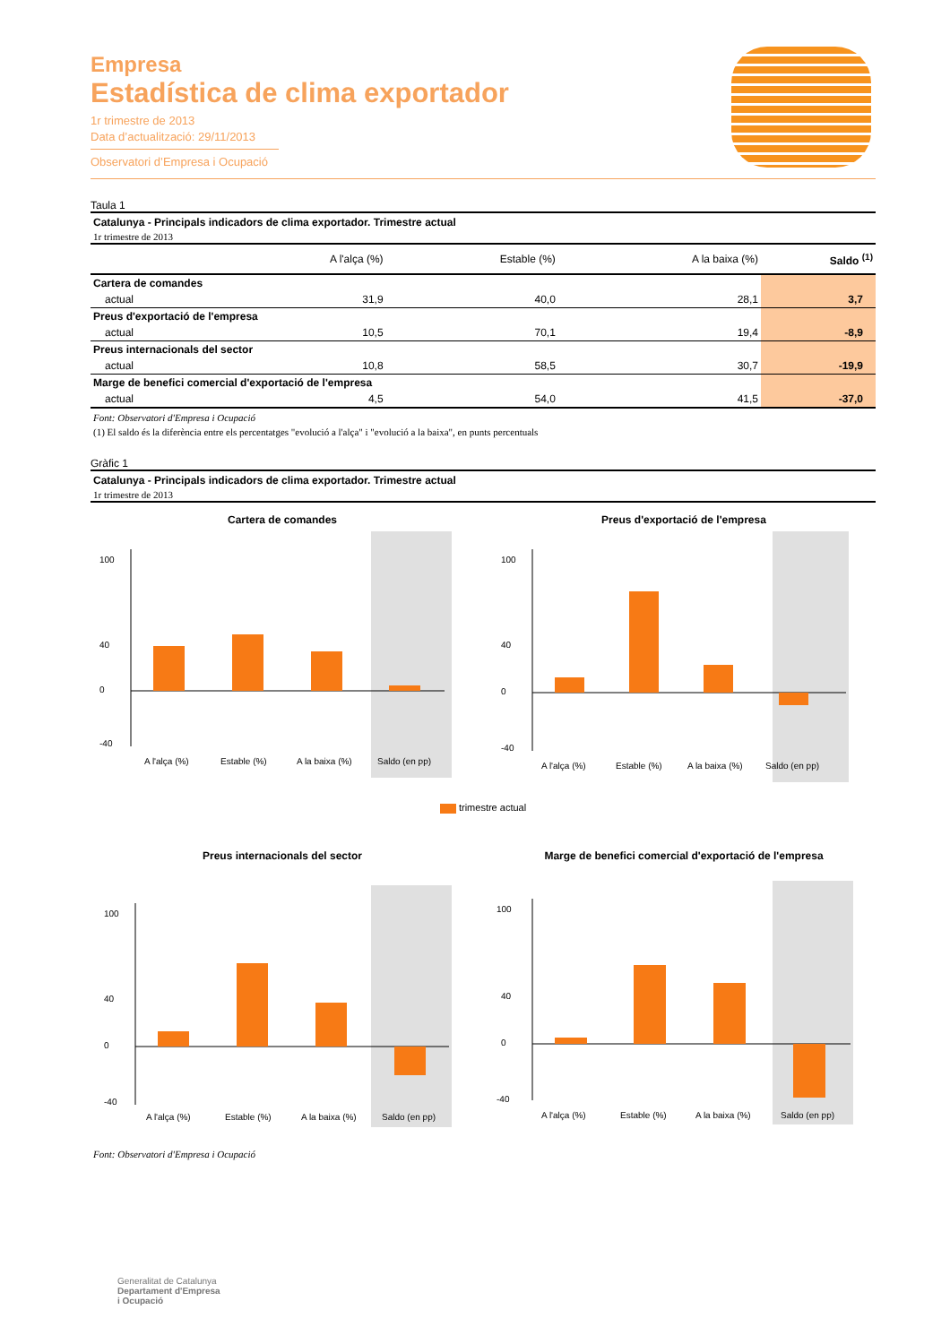Empresa
Estadística de clima exportador
1r trimestre de 2013
Data d’actualització: 29/11/2013
Observatori d’Empresa i Ocupació
Taula 1
Catalunya - Principals indicadors de clima exportador. Trimestre actual
1r trimestre de 2013
| | A l'alça (%) | Estable (%) | A la baixa (%) | Saldo <sup>(1)</sup> |
| --- | --- | --- | --- | --- |
| Cartera de comandes | | | | |
| actual | 31,9 | 40,0 | 28,1 | 3,7 |
| Preus d'exportació de l'empresa | | | | |
| actual | 10,5 | 70,1 | 19,4 | -8,9 |
| Preus internacionals del sector | | | | |
| actual | 10,8 | 58,5 | 30,7 | -19,9 |
| Marge de benefici comercial d'exportació de l'empresa | | | | |
| actual | 4,5 | 54,0 | 41,5 | -37,0 |
Font: Observatori d'Empresa i Ocupació
(1) El saldo és la diferència entre els percentatges "evolució a l'alça" i "evolució a la baixa", en punts percentuals
Gràfic 1
Catalunya - Principals indicadors de clima exportador. Trimestre actual
1r trimestre de 2013
Cartera de comandes
100
40
0
-40
A l'alça (%)
Estable (%)
A la baixa (%)
Saldo (en pp)
Preus d'exportació de l'empresa
100
40
0
-40
A l'alça (%)
Estable (%)
A la baixa (%)
Saldo (en pp)
trimestre actual
Preus internacionals del sector
100
40
0
-40
A l'alça (%)
Estable (%)
A la baixa (%)
Saldo (en pp)
Marge de benefici comercial d'exportació de l'empresa
100
40
0
-40
A l'alça (%)
Estable (%)
A la baixa (%)
Saldo (en pp)
Font: Observatori d'Empresa i Ocupació
Generalitat de Catalunya
Departament d'Empresa
i Ocupació